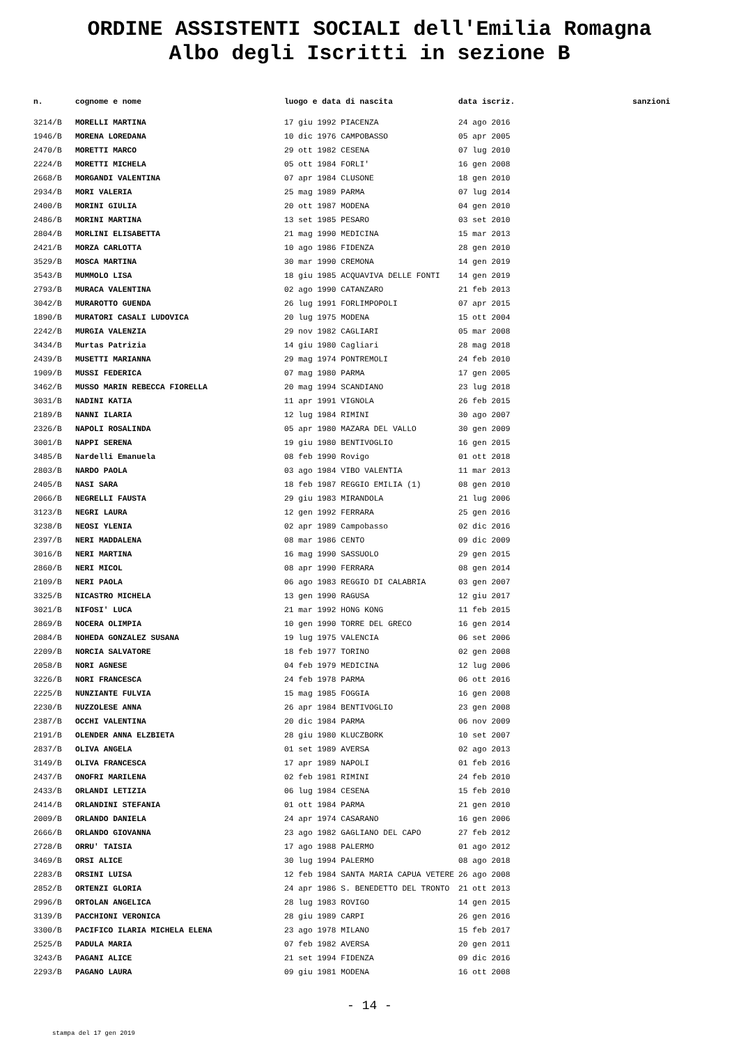ORDINE ASSISTENTI SOCIALI dell'Emilia Romagna
Albo degli Iscritti in sezione B
| n. | cognome e nome | luogo e data di nascita | data iscriz. | sanzioni |
| --- | --- | --- | --- | --- |
| 3214/B | MORELLI MARTINA | 17 giu 1992 PIACENZA | 24 ago 2016 | |
| 1946/B | MORENA LOREDANA | 10 dic 1976 CAMPOBASSO | 05 apr 2005 | |
| 2470/B | MORETTI MARCO | 29 ott 1982 CESENA | 07 lug 2010 | |
| 2224/B | MORETTI MICHELA | 05 ott 1984 FORLI' | 16 gen 2008 | |
| 2668/B | MORGANDI VALENTINA | 07 apr 1984 CLUSONE | 18 gen 2010 | |
| 2934/B | MORI VALERIA | 25 mag 1989 PARMA | 07 lug 2014 | |
| 2400/B | MORINI GIULIA | 20 ott 1987 MODENA | 04 gen 2010 | |
| 2486/B | MORINI MARTINA | 13 set 1985 PESARO | 03 set 2010 | |
| 2804/B | MORLINI ELISABETTA | 21 mag 1990 MEDICINA | 15 mar 2013 | |
| 2421/B | MORZA CARLOTTA | 10 ago 1986 FIDENZA | 28 gen 2010 | |
| 3529/B | MOSCA MARTINA | 30 mar 1990 CREMONA | 14 gen 2019 | |
| 3543/B | MUMMOLO LISA | 18 giu 1985 ACQUAVIVA DELLE FONTI | 14 gen 2019 | |
| 2793/B | MURACA VALENTINA | 02 ago 1990 CATANZARO | 21 feb 2013 | |
| 3042/B | MURAROTTO GUENDA | 26 lug 1991 FORLIMPOPOLI | 07 apr 2015 | |
| 1890/B | MURATORI CASALI LUDOVICA | 20 lug 1975 MODENA | 15 ott 2004 | |
| 2242/B | MURGIA VALENZIA | 29 nov 1982 CAGLIARI | 05 mar 2008 | |
| 3434/B | Murtas Patrizia | 14 giu 1980 Cagliari | 28 mag 2018 | |
| 2439/B | MUSETTI MARIANNA | 29 mag 1974 PONTREMOLI | 24 feb 2010 | |
| 1909/B | MUSSI FEDERICA | 07 mag 1980 PARMA | 17 gen 2005 | |
| 3462/B | MUSSO MARIN REBECCA FIORELLA | 20 mag 1994 SCANDIANO | 23 lug 2018 | |
| 3031/B | NADINI KATIA | 11 apr 1991 VIGNOLA | 26 feb 2015 | |
| 2189/B | NANNI ILARIA | 12 lug 1984 RIMINI | 30 ago 2007 | |
| 2326/B | NAPOLI ROSALINDA | 05 apr 1980 MAZARA DEL VALLO | 30 gen 2009 | |
| 3001/B | NAPPI SERENA | 19 giu 1980 BENTIVOGLIO | 16 gen 2015 | |
| 3485/B | Nardelli Emanuela | 08 feb 1990 Rovigo | 01 ott 2018 | |
| 2803/B | NARDO PAOLA | 03 ago 1984 VIBO VALENTIA | 11 mar 2013 | |
| 2405/B | NASI SARA | 18 feb 1987 REGGIO EMILIA (1) | 08 gen 2010 | |
| 2066/B | NEGRELLI FAUSTA | 29 giu 1983 MIRANDOLA | 21 lug 2006 | |
| 3123/B | NEGRI LAURA | 12 gen 1992 FERRARA | 25 gen 2016 | |
| 3238/B | NEOSI YLENIA | 02 apr 1989 Campobasso | 02 dic 2016 | |
| 2397/B | NERI MADDALENA | 08 mar 1986 CENTO | 09 dic 2009 | |
| 3016/B | NERI MARTINA | 16 mag 1990 SASSUOLO | 29 gen 2015 | |
| 2860/B | NERI MICOL | 08 apr 1990 FERRARA | 08 gen 2014 | |
| 2109/B | NERI PAOLA | 06 ago 1983 REGGIO DI CALABRIA | 03 gen 2007 | |
| 3325/B | NICASTRO MICHELA | 13 gen 1990 RAGUSA | 12 giu 2017 | |
| 3021/B | NIFOSI' LUCA | 21 mar 1992 HONG KONG | 11 feb 2015 | |
| 2869/B | NOCERA OLIMPIA | 10 gen 1990 TORRE DEL GRECO | 16 gen 2014 | |
| 2084/B | NOHEDA GONZALEZ SUSANA | 19 lug 1975 VALENCIA | 06 set 2006 | |
| 2209/B | NORCIA SALVATORE | 18 feb 1977 TORINO | 02 gen 2008 | |
| 2058/B | NORI AGNESE | 04 feb 1979 MEDICINA | 12 lug 2006 | |
| 3226/B | NORI FRANCESCA | 24 feb 1978 PARMA | 06 ott 2016 | |
| 2225/B | NUNZIANTE FULVIA | 15 mag 1985 FOGGIA | 16 gen 2008 | |
| 2230/B | NUZZOLESE ANNA | 26 apr 1984 BENTIVOGLIO | 23 gen 2008 | |
| 2387/B | OCCHI VALENTINA | 20 dic 1984 PARMA | 06 nov 2009 | |
| 2191/B | OLENDER ANNA ELZBIETA | 28 giu 1980 KLUCZBORK | 10 set 2007 | |
| 2837/B | OLIVA ANGELA | 01 set 1989 AVERSA | 02 ago 2013 | |
| 3149/B | OLIVA FRANCESCA | 17 apr 1989 NAPOLI | 01 feb 2016 | |
| 2437/B | ONOFRI MARILENA | 02 feb 1981 RIMINI | 24 feb 2010 | |
| 2433/B | ORLANDI LETIZIA | 06 lug 1984 CESENA | 15 feb 2010 | |
| 2414/B | ORLANDINI STEFANIA | 01 ott 1984 PARMA | 21 gen 2010 | |
| 2009/B | ORLANDO DANIELA | 24 apr 1974 CASARANO | 16 gen 2006 | |
| 2666/B | ORLANDO GIOVANNA | 23 ago 1982 GAGLIANO DEL CAPO | 27 feb 2012 | |
| 2728/B | ORRU' TAISIA | 17 ago 1988 PALERMO | 01 ago 2012 | |
| 3469/B | ORSI ALICE | 30 lug 1994 PALERMO | 08 ago 2018 | |
| 2283/B | ORSINI LUISA | 12 feb 1984 SANTA MARIA CAPUA VETERE | 26 ago 2008 | |
| 2852/B | ORTENZI GLORIA | 24 apr 1986 S. BENEDETTO DEL TRONTO | 21 ott 2013 | |
| 2996/B | ORTOLAN ANGELICA | 28 lug 1983 ROVIGO | 14 gen 2015 | |
| 3139/B | PACCHIONI VERONICA | 28 giu 1989 CARPI | 26 gen 2016 | |
| 3300/B | PACIFICO ILARIA MICHELA ELENA | 23 ago 1978 MILANO | 15 feb 2017 | |
| 2525/B | PADULA MARIA | 07 feb 1982 AVERSA | 20 gen 2011 | |
| 3243/B | PAGANI ALICE | 21 set 1994 FIDENZA | 09 dic 2016 | |
| 2293/B | PAGANO LAURA | 09 giu 1981 MODENA | 16 ott 2008 | |
- 14 -
stampa del 17 gen 2019